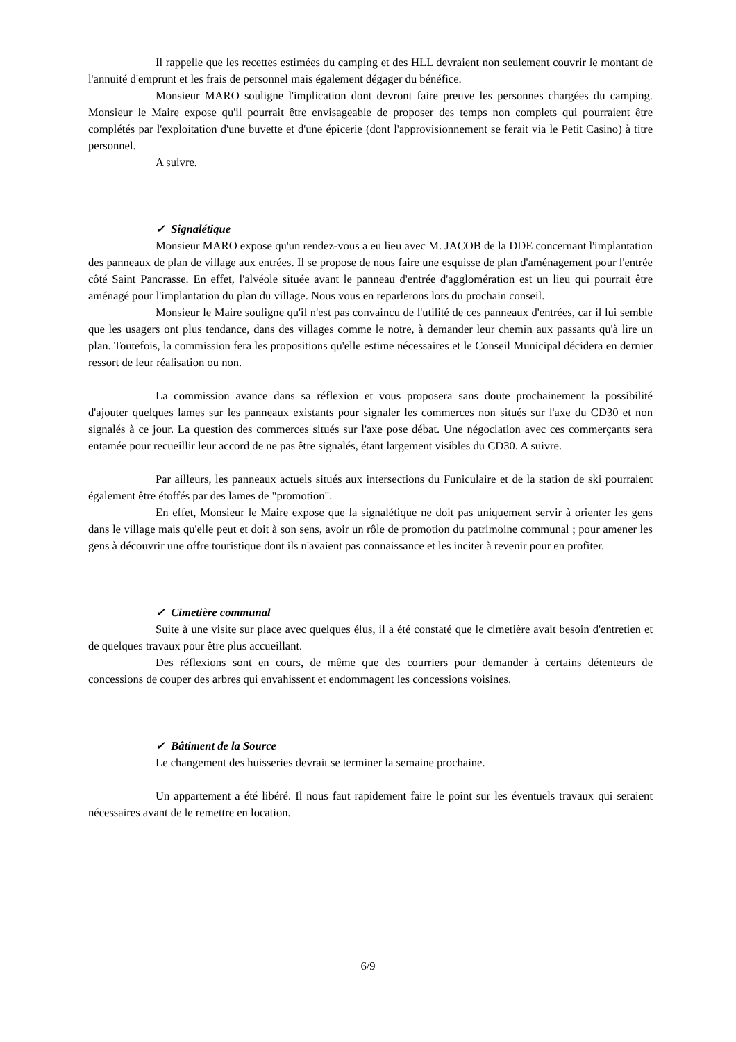Il rappelle que les recettes estimées du camping et des HLL devraient non seulement couvrir le montant de l'annuité d'emprunt et les frais de personnel mais également dégager du bénéfice.
Monsieur MARO souligne l'implication dont devront faire preuve les personnes chargées du camping. Monsieur le Maire expose qu'il pourrait être envisageable de proposer des temps non complets qui pourraient être complétés par l'exploitation d'une buvette et d'une épicerie (dont l'approvisionnement se ferait via le Petit Casino) à titre personnel.
A suivre.
✓ Signalétique
Monsieur MARO expose qu'un rendez-vous a eu lieu avec M. JACOB de la DDE concernant l'implantation des panneaux de plan de village aux entrées. Il se propose de nous faire une esquisse de plan d'aménagement pour l'entrée côté Saint Pancrasse. En effet, l'alvéole située avant le panneau d'entrée d'agglomération est un lieu qui pourrait être aménagé pour l'implantation du plan du village. Nous vous en reparlerons lors du prochain conseil.
Monsieur le Maire souligne qu'il n'est pas convaincu de l'utilité de ces panneaux d'entrées, car il lui semble que les usagers ont plus tendance, dans des villages comme le notre, à demander leur chemin aux passants qu'à lire un plan. Toutefois, la commission fera les propositions qu'elle estime nécessaires et le Conseil Municipal décidera en dernier ressort de leur réalisation ou non.
La commission avance dans sa réflexion et vous proposera sans doute prochainement la possibilité d'ajouter quelques lames sur les panneaux existants pour signaler les commerces non situés sur l'axe du CD30 et non signalés à ce jour. La question des commerces situés sur l'axe pose débat. Une négociation avec ces commerçants sera entamée pour recueillir leur accord de ne pas être signalés, étant largement visibles du CD30. A suivre.
Par ailleurs, les panneaux actuels situés aux intersections du Funiculaire et de la station de ski pourraient également être étoffés par des lames de "promotion".
En effet, Monsieur le Maire expose que la signalétique ne doit pas uniquement servir à orienter les gens dans le village mais qu'elle peut et doit à son sens, avoir un rôle de promotion du patrimoine communal ; pour amener les gens à découvrir une offre touristique dont ils n'avaient pas connaissance et les inciter à revenir pour en profiter.
✓ Cimetière communal
Suite à une visite sur place avec quelques élus, il a été constaté que le cimetière avait besoin d'entretien et de quelques travaux pour être plus accueillant.
Des réflexions sont en cours, de même que des courriers pour demander à certains détenteurs de concessions de couper des arbres qui envahissent et endommagent les concessions voisines.
✓ Bâtiment de la Source
Le changement des huisseries devrait se terminer la semaine prochaine.
Un appartement a été libéré. Il nous faut rapidement faire le point sur les éventuels travaux qui seraient nécessaires avant de le remettre en location.
6/9